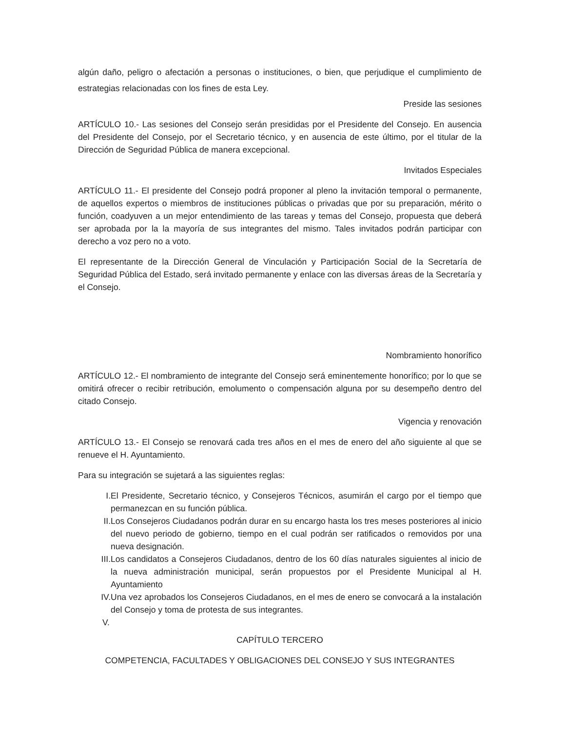algún daño, peligro o afectación a personas o instituciones, o bien, que perjudique el cumplimiento de estrategias relacionadas con los fines de esta Ley.
Preside las sesiones
ARTÍCULO 10.- Las sesiones del Consejo serán presididas por el Presidente del Consejo. En ausencia del Presidente del Consejo, por el Secretario técnico, y en ausencia de este último, por el titular de la Dirección de Seguridad Pública de manera excepcional.
Invitados Especiales
ARTÍCULO 11.- El presidente del Consejo podrá proponer al pleno la invitación temporal o permanente, de aquellos expertos o miembros de instituciones públicas o privadas que por su preparación, mérito o función, coadyuven a un mejor entendimiento de las tareas y temas del Consejo, propuesta que deberá ser aprobada por la la mayoría de sus integrantes del mismo. Tales invitados podrán participar con derecho a voz pero no a voto.
El representante de la Dirección General de Vinculación y Participación Social de la Secretaría de Seguridad Pública del Estado, será invitado permanente y enlace con las diversas áreas de la Secretaría y el Consejo.
Nombramiento honorífico
ARTÍCULO 12.- El nombramiento de integrante del Consejo será eminentemente honorífico; por lo que se omitirá ofrecer o recibir retribución, emolumento o compensación alguna por su desempeño dentro del citado Consejo.
Vigencia y renovación
ARTÍCULO 13.- El Consejo se renovará cada tres años en el mes de enero del año siguiente al que se renueve el H. Ayuntamiento.
Para su integración se sujetará a las siguientes reglas:
I. El Presidente, Secretario técnico, y Consejeros Técnicos, asumirán el cargo por el tiempo que permanezcan en su función pública.
II. Los Consejeros Ciudadanos podrán durar en su encargo hasta los tres meses posteriores al inicio del nuevo periodo de gobierno, tiempo en el cual podrán ser ratificados o removidos por una nueva designación.
III. Los candidatos a Consejeros Ciudadanos, dentro de los 60 días naturales siguientes al inicio de la nueva administración municipal, serán propuestos por el Presidente Municipal al H. Ayuntamiento
IV. Una vez aprobados los Consejeros Ciudadanos, en el mes de enero se convocará a la instalación del Consejo y toma de protesta de sus integrantes.
V.
CAPÍTULO TERCERO
COMPETENCIA, FACULTADES Y OBLIGACIONES DEL CONSEJO Y SUS INTEGRANTES